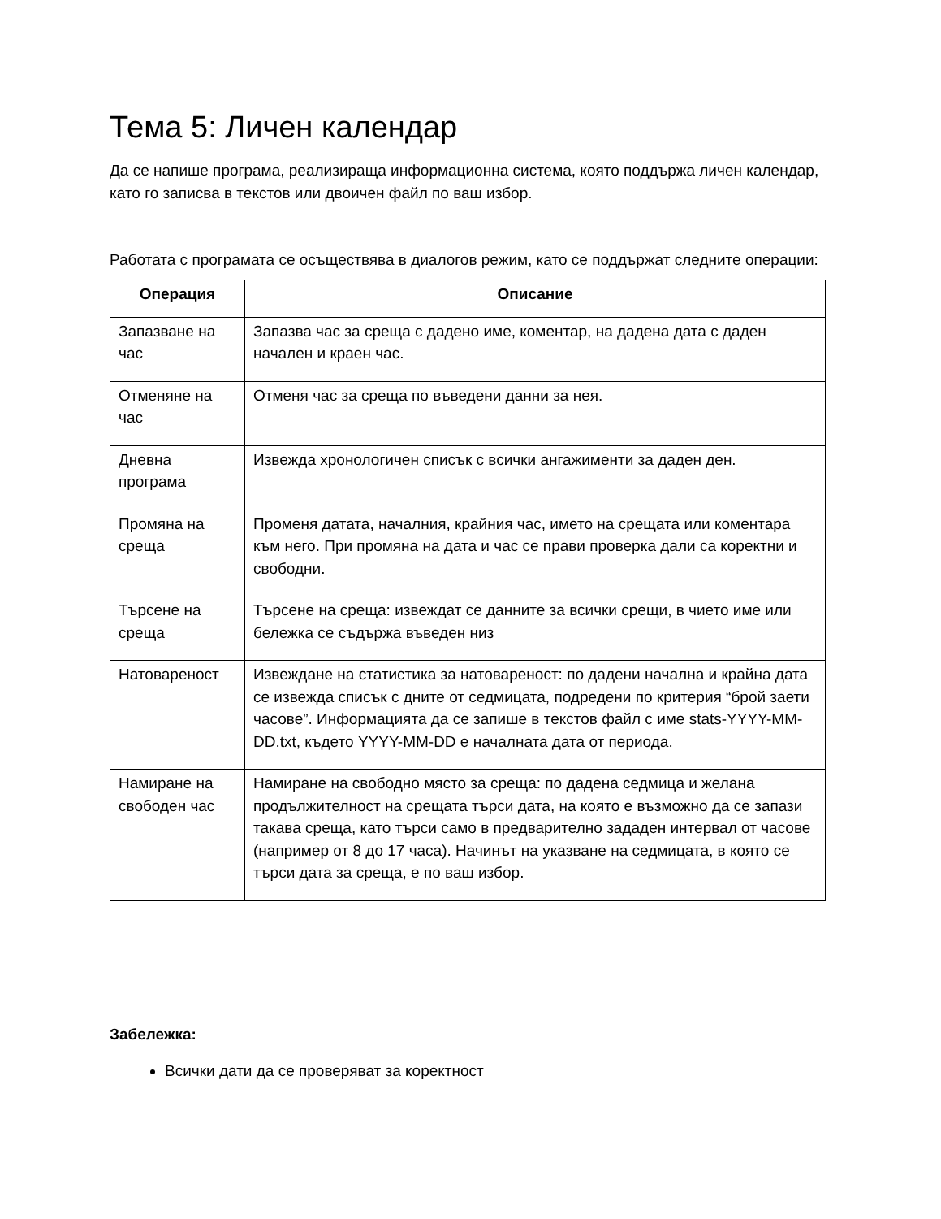Тема 5: Личен календар
Да се напише програма, реализираща информационна система, която поддържа личен календар, като го записва в текстов или двоичен файл по ваш избор.
Работата с програмата се осъществява в диалогов режим, като се поддържат следните операции:
| Операция | Описание |
| --- | --- |
| Запазване на час | Запазва час за среща с дадено име, коментар, на дадена дата с даден начален и краен час. |
| Отменяне на час | Отменя час за среща по въведени данни за нея. |
| Дневна програма | Извежда хронологичен списък с всички ангажименти за даден ден. |
| Промяна на среща | Променя датата, началния, крайния час, името на срещата или коментара към него. При промяна на дата и час се прави проверка дали са коректни и свободни. |
| Търсене на среща | Търсене на среща: извеждат се данните за всички срещи, в чието име или бележка се съдържа въведен низ |
| Натовареност | Извеждане на статистика за натовареност: по дадени начална и крайна дата се извежда списък с дните от седмицата, подредени по критерия “брой заети часове”. Информацията да се запише в текстов файл с име stats-YYYY-MM-DD.txt, където YYYY-MM-DD е началната дата от периода. |
| Намиране на свободен час | Намиране на свободно място за среща: по дадена седмица и желана продължителност на срещата търси дата, на която е възможно да се запази такава среща, като търси само в предварително зададен интервал от часове (например от 8 до 17 часа). Начинът на указване на седмицата, в която се търси дата за среща, е по ваш избор. |
Забележка:
Всички дати да се проверяват за коректност